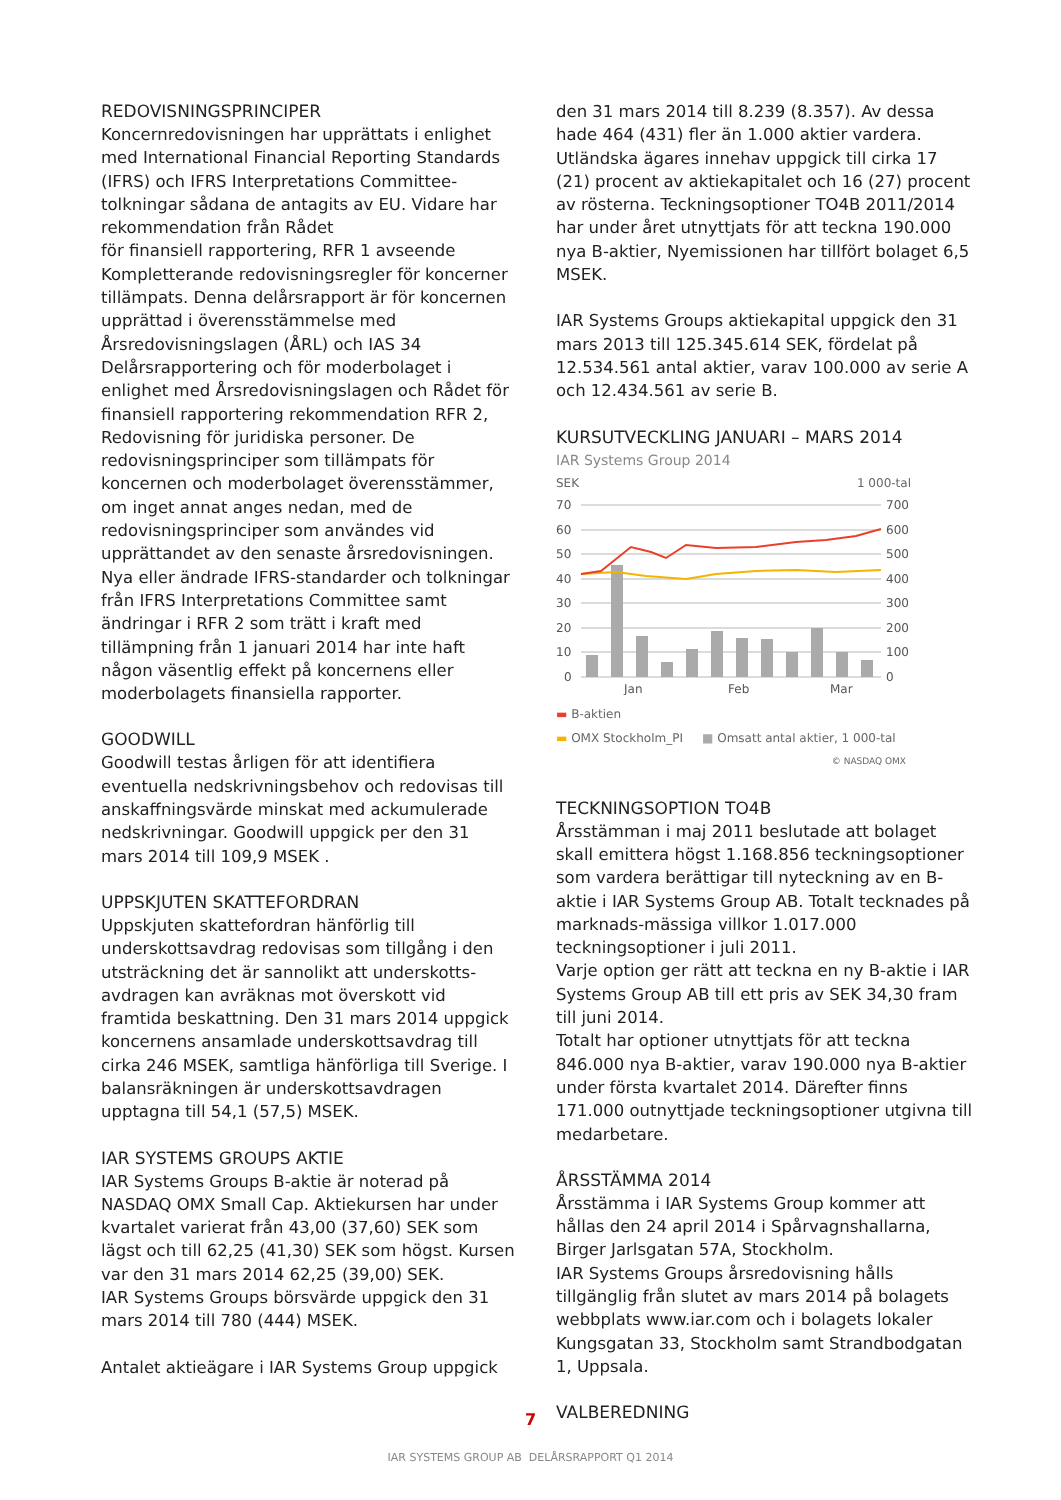REDOVISNINGSPRINCIPER
Koncernredovisningen har upprättats i enlighet med International Financial Reporting Standards (IFRS) och IFRS Interpretations Committee-tolkningar sådana de antagits av EU. Vidare har rekommendation från Rådet
för finansiell rapportering, RFR 1 avseende Kompletterande redovisningsregler för koncerner tillämpats. Denna delårsrapport är för koncernen upprättad i överensstämmelse med Årsredovisningslagen (ÅRL) och IAS 34 Delårsrapportering och för moderbolaget i enlighet med Årsredovisningslagen och Rådet för finansiell rapportering rekommendation RFR 2, Redovisning för juridiska personer. De redovisningsprinciper som tillämpats för koncernen och moderbolaget överensstämmer, om inget annat anges nedan, med de redovisningsprinciper som användes vid upprättandet av den senaste årsredovisningen. Nya eller ändrade IFRS-standarder och tolkningar från IFRS Interpretations Committee samt ändringar i RFR 2 som trätt i kraft med tillämpning från 1 januari 2014 har inte haft någon väsentlig effekt på koncernens eller moderbolagets finansiella rapporter.
GOODWILL
Goodwill testas årligen för att identifiera eventuella nedskrivningsbehov och redovisas till anskaffningsvärde minskat med ackumulerade nedskrivningar. Goodwill uppgick per den 31 mars 2014 till 109,9 MSEK .
UPPSKJUTEN SKATTEFORDRAN
Uppskjuten skattefordran hänförlig till underskottsavdrag redovisas som tillgång i den utsträckning det är sannolikt att underskotts-avdragen kan avräknas mot överskott vid framtida beskattning. Den 31 mars 2014 uppgick koncernens ansamlade underskottsavdrag till cirka 246 MSEK, samtliga hänförliga till Sverige. I balansräkningen är underskottsavdragen upptagna till 54,1 (57,5) MSEK.
IAR SYSTEMS GROUPS AKTIE
IAR Systems Groups B-aktie är noterad på NASDAQ OMX Small Cap. Aktiekursen har under kvartalet varierat från 43,00 (37,60) SEK som lägst och till 62,25 (41,30) SEK som högst. Kursen var den 31 mars 2014 62,25 (39,00) SEK.
IAR Systems Groups börsvärde uppgick den 31 mars 2014 till 780 (444) MSEK.
Antalet aktieägare i IAR Systems Group uppgick
den 31 mars 2014 till 8.239 (8.357). Av dessa hade 464 (431) fler än 1.000 aktier vardera. Utländska ägares innehav uppgick till cirka 17 (21) procent av aktiekapitalet och 16 (27) procent av rösterna. Teckningsoptioner TO4B 2011/2014 har under året utnyttjats för att teckna 190.000 nya B-aktier, Nyemissionen har tillfört bolaget 6,5 MSEK.
IAR Systems Groups aktiekapital uppgick den 31 mars 2013 till 125.345.614 SEK, fördelat på 12.534.561 antal aktier, varav 100.000 av serie A och 12.434.561 av serie B.
KURSUTVECKLING JANUARI – MARS 2014
IAR Systems Group 2014
SEK 1 000-tal
70
60
50
40
30
20
10
0
700
600
500
400
300
200
100
0
Jan
Feb
Mar
▬ B-aktien
▬ OMX Stockholm_PI ■ Omsatt antal aktier, 1 000-tal
© NASDAQ OMX
TECKNINGSOPTION TO4B
Årsstämman i maj 2011 beslutade att bolaget skall emittera högst 1.168.856 teckningsoptioner som vardera berättigar till nyteckning av en B-aktie i IAR Systems Group AB. Totalt tecknades på marknads-mässiga villkor 1.017.000 teckningsoptioner i juli 2011.
Varje option ger rätt att teckna en ny B-aktie i IAR Systems Group AB till ett pris av SEK 34,30 fram till juni 2014.
Totalt har optioner utnyttjats för att teckna 846.000 nya B-aktier, varav 190.000 nya B-aktier under första kvartalet 2014. Därefter finns 171.000 outnyttjade teckningsoptioner utgivna till medarbetare.
ÅRSSTÄMMA 2014
Årsstämma i IAR Systems Group kommer att hållas den 24 april 2014 i Spårvagnshallarna, Birger Jarlsgatan 57A, Stockholm.
IAR Systems Groups årsredovisning hålls tillgänglig från slutet av mars 2014 på bolagets webbplats www.iar.com och i bolagets lokaler Kungsgatan 33, Stockholm samt Strandbodgatan 1, Uppsala.
VALBEREDNING
7
IAR SYSTEMS GROUP AB DELÅRSRAPPORT Q1 2014